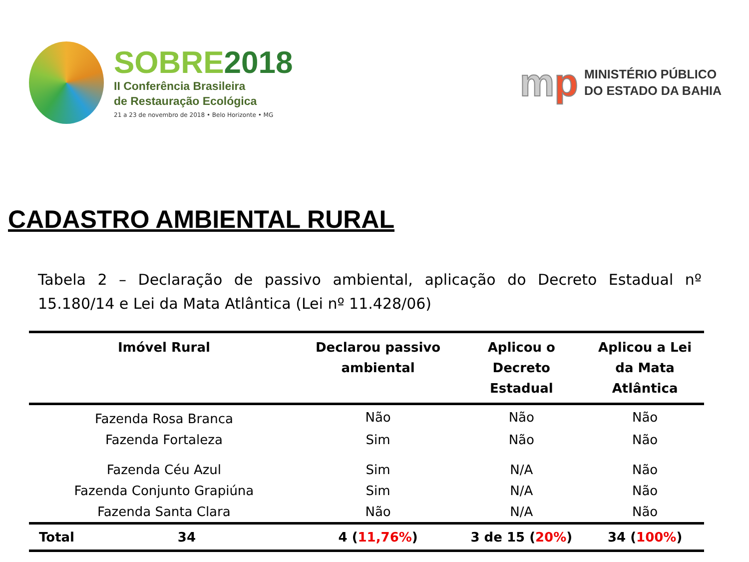SOBRE 2018
II Conferência Brasileira
de Restauração Ecológica
21 a 23 de novembro de 2018 • Belo Horizonte • MG
mp
MINISTÉRIO PÚBLICO
DO ESTADO DA BAHIA
CADASTRO AMBIENTAL RURAL
Tabela 2 – Declaração de passivo ambiental, aplicação do Decreto Estadual nº 15.180/14 e Lei da Mata Atlântica (Lei nº 11.428/06)
| Imóvel Rural | Declarou passivo ambiental | Aplicou o Decreto Estadual | Aplicou a Lei da Mata Atlântica |
| --- | --- | --- | --- |
| Fazenda Rosa Branca | Não | Não | Não |
| Fazenda Fortaleza | Sim | Não | Não |
| Fazenda Céu Azul | Sim | N/A | Não |
| Fazenda Conjunto Grapiúna | Sim | N/A | Não |
| Fazenda Santa Clara | Não | N/A | Não |
| Total 34 | 4 ( 11,76% ) | 3 de 15 ( 20% ) | 34 ( 100% ) |